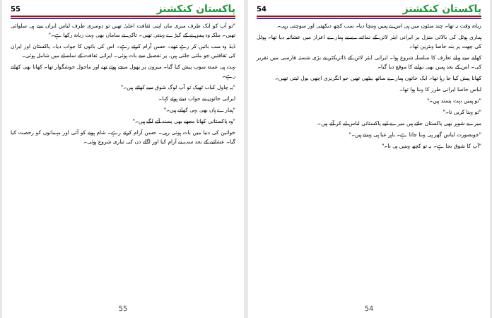55 پاکستان کنکشنز
"تو آپ کو ایک طرف میری ماں اپنی ثقافت اعلیٰ تھیں تو دوسری طرف لباس ایران سے ہی سلوائی تھیں۔ ملکہ وہ پیس نے کے کپڑے پہنتی تھیں۔ تاکی نے سامان بھی بہت زیادہ رکھا ہے۔"
ڈیڈ وہ سب باتیں کر رہے تھے۔ حسن آرام کرتے رہے۔ اس کی باتوں کا جواب دیا۔ پاکستان اور ایران کی ثقافتیں جو ملتی جلتی ہیں، پر تفصیل سے بات ہوئی۔ ایرانی ثقافت کے سلسلے میں شامل ہوئی۔
بہت ہی عمدہ سوپ پیش کیا گیا۔ میزوں پر پھول سجے ہوئے تھے اور ماحول خوشگوار تھا۔ کھانا بھی کھاتے رہے۔
"یہ چاول کباب ٹھیک تو آپ لوگ شوق سے کھاتے ہیں۔"
ایرانی خاتون نے جواب دیتے ہوئے کہا۔
"ہمارے ہاں بھی یہی کھانے ہیں۔"
"وہ پاکستانی کھانا مجھے بھی پسند آتے لگے ہیں۔"
خواتین کی دنیا میں بات ہوتی رہی۔ حسن آرام کرتے رہے۔ شام ہونے کو آئی اور مہمانوں کو رخصت کیا گیا۔ عشائیے کے بعد سب نے آرام کیا اور اگلے دن کی تیاری شروع ہوئی۔
55
54 پاکستان کنکشنز
زیادہ وقت نہ تھا۔ چند منٹوں میں ہی اس نے ہمیں پہنچا دیا۔ سب کچھ دیکھتی اور سوچتی رہی۔
ہماری ہوٹل کی بالائی منزل پر ایرانی ایئر لائن کے نمائندے نے ہمارے اعزاز میں عشائیہ دیا تھا۔ ہوٹل کی چھت پر بند خاصا بہترین تھا۔
کھانے سے پہلے تعارف کا سلسلہ شروع ہوا۔ ایرانی ایئر لائن کے ڈائریکٹر نے بڑی شستہ فارسی میں تقریر کی۔ اس کے بعد ہمیں بھی بولنے کا موقع دیا گیا۔
کھانا پیش کیا جا رہا تھا۔ ایک خاتون ہمارے ساتھ بیٹھی تھیں جو انگریزی اچھی بول لیتی تھیں۔
لباس خاصا ایرانی طرز کا پہنا ہوا تھا۔
"تو ہمیں بہت پسند ہیں۔"
"تو پہنا کریں نا۔"
میرے شوہر بھی پاکستان جاتے ہیں میرے لیے پاکستانی لباس لے کر آتے ہیں۔
"خوبصورت لباس گھر ہی پہنا جاتا ہے۔ باہر عبا ہی پہنتے ہیں۔"
"آپ کا شوق بجا ہے۔ یہ تو کچھ پہنیں ہی نا۔"
54